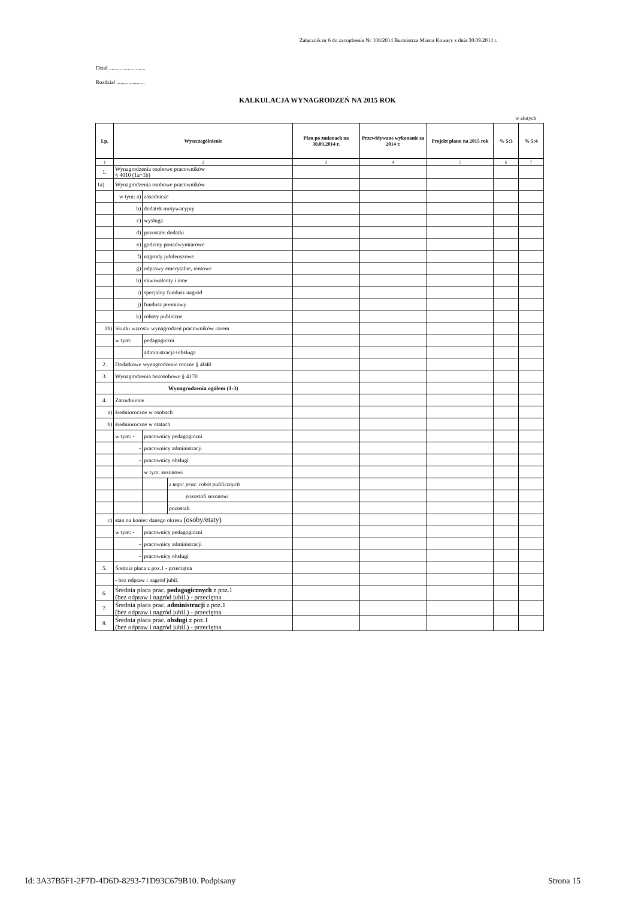Załącznik nr 6 do zarządzenia Nr 108/2014 Burmistrza Miasta Kowary z dnia 30.09.2014 r.
Dział ...........................
Rozdział .....................
KALKULACJA WYNAGRODZEŃ NA 2015 ROK
w złotych
| Lp. | Wyszczególnienie | | | Plan po zmianach na 30.09.2014 r. | Przewidywane wykonanie za 2014 r. | Projekt planu na 2015 rok | % 5:3 | % 5:4 |
| --- | --- | --- | --- | --- | --- | --- | --- | --- |
| 1 | 2 | | | 3 | 4 | 5 | 6 | 7 |
| 1. | Wynagrodzenia osobowe pracowników § 4010 (1a+1b) | | | | | | | |
| 1a) | Wynagrodzenia osobowe pracowników | | | | | | | |
| | w tym: a) | zasadnicze | | | | | | |
| | b) | dodatek motywacyjny | | | | | | |
| | c) | wysługa | | | | | | |
| | d) | pozostałe dodatki | | | | | | |
| | e) | godziny ponadwymiarowe | | | | | | |
| | f) | nagrody jubileuszowe | | | | | | |
| | g) | odprawy emerytalne, rentowe | | | | | | |
| | h) | ekwiwalenty i inne | | | | | | |
| | i) | specjalny fundusz nagród | | | | | | |
| | j) | fundusz premiowy | | | | | | |
| | k) | roboty publiczne | | | | | | |
| 1b) | Skutki wzrostu wynagrodzeń pracowników razem | | | | | | | |
| | w tym: | pedagogiczni | | | | | | |
| | | administracja+obsługa | | | | | | |
| 2. | Dodatkowe wynagrodzenie roczne § 4040 | | | | | | | |
| 3. | Wynagrodzenia bezosobowe § 4170 | | | | | | | |
| | Wynagrodzenia ogółem (1-3) | | | | | | | |
| 4. | Zatrudnienie | | | | | | | |
| a) | średnioroczne w osobach | | | | | | | |
| b) | średnioroczne w etatach | | | | | | | |
| | w tym: - | pracownicy pedagogiczni | | | | | | |
| | - | pracownicy administracji | | | | | | |
| | - | pracownicy obsługi | | | | | | |
| | | w tym: sezonowi | | | | | | |
| | | | z tego: prac. robót publicznych | | | | | |
| | | | pozostali sezonowi | | | | | |
| | | | pozostali | | | | | |
| c) | stan na koniec danego okresu (osoby/etaty) | | | | | | | |
| | w tym: - | pracownicy pedagogiczni | | | | | | |
| | - | pracownicy administracji | | | | | | |
| | - | pracownicy obsługi | | | | | | |
| 5. | Średnia płaca z poz.1 - przeciętna | | | | | | | |
| | - bez odpraw i nagród jubil. | | | | | | | |
| 6. | Średnia płaca prac. pedagogicznych z poz.1 (bez odpraw i nagród jubil.) - przeciętna | | | | | | | |
| 7. | Średnia płaca prac. administracji z poz.1 (bez odpraw i nagród jubil.) - przeciętna | | | | | | | |
| 8. | Średnia płaca prac. obsługi z poz.1 (bez odpraw i nagród jubil.) - przeciętna | | | | | | | |
Id: 3A37B5F1-2F7D-4D6D-8293-71D93C679B10. Podpisany
Strona 15